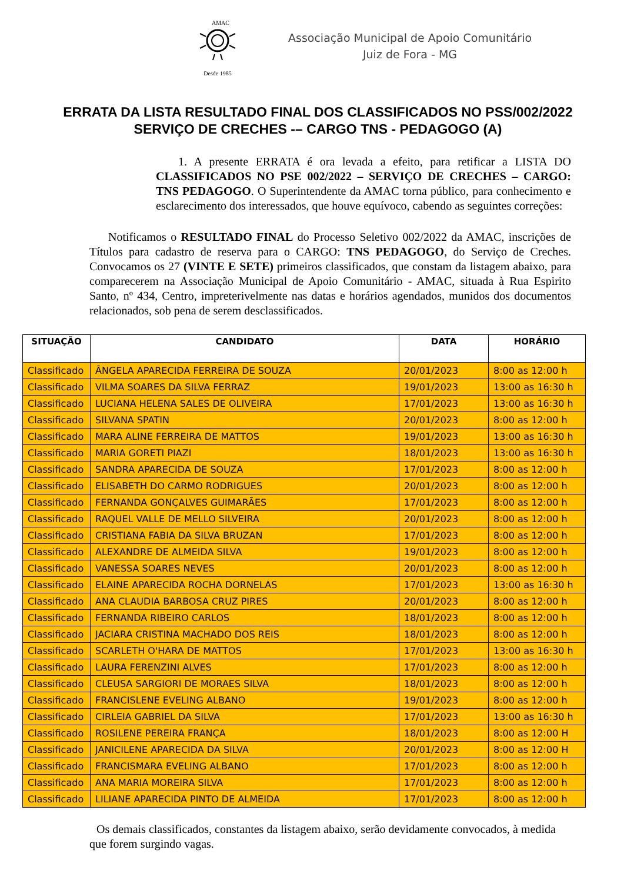AMAC
Desde 1985
Associação Municipal de Apoio Comunitário
Juiz de Fora - MG
ERRATA DA LISTA RESULTADO FINAL DOS CLASSIFICADOS NO PSS/002/2022
SERVIÇO DE CRECHES -– CARGO TNS - PEDAGOGO (A)
1. A presente ERRATA é ora levada a efeito, para retificar a LISTA DO CLASSIFICADOS NO PSE 002/2022 – SERVIÇO DE CRECHES – CARGO: TNS PEDAGOGO. O Superintendente da AMAC torna público, para conhecimento e esclarecimento dos interessados, que houve equívoco, cabendo as seguintes correções:
Notificamos o RESULTADO FINAL do Processo Seletivo 002/2022 da AMAC, inscrições de Títulos para cadastro de reserva para o CARGO: TNS PEDAGOGO, do Serviço de Creches. Convocamos os 27 (VINTE E SETE) primeiros classificados, que constam da listagem abaixo, para comparecerem na Associação Municipal de Apoio Comunitário - AMAC, situada à Rua Espirito Santo, nº 434, Centro, impreterivelmente nas datas e horários agendados, munidos dos documentos relacionados, sob pena de serem desclassificados.
| SITUAÇÃO | CANDIDATO | DATA | HORÁRIO |
| --- | --- | --- | --- |
| Classificado | ÂNGELA APARECIDA FERREIRA DE SOUZA | 20/01/2023 | 8:00 as 12:00 h |
| Classificado | VILMA SOARES DA SILVA FERRAZ | 19/01/2023 | 13:00 as 16:30 h |
| Classificado | LUCIANA HELENA SALES DE OLIVEIRA | 17/01/2023 | 13:00 as 16:30 h |
| Classificado | SILVANA SPATIN | 20/01/2023 | 8:00 as 12:00 h |
| Classificado | MARA ALINE FERREIRA DE MATTOS | 19/01/2023 | 13:00 as 16:30 h |
| Classificado | MARIA GORETI PIAZI | 18/01/2023 | 13:00 as 16:30 h |
| Classificado | SANDRA APARECIDA DE SOUZA | 17/01/2023 | 8:00 as 12:00 h |
| Classificado | ELISABETH DO CARMO RODRIGUES | 20/01/2023 | 8:00 as 12:00 h |
| Classificado | FERNANDA GONÇALVES GUIMARÃES | 17/01/2023 | 8:00 as 12:00 h |
| Classificado | RAQUEL VALLE DE MELLO SILVEIRA | 20/01/2023 | 8:00 as 12:00 h |
| Classificado | CRISTIANA FABIA DA SILVA BRUZAN | 17/01/2023 | 8:00 as 12:00 h |
| Classificado | ALEXANDRE DE ALMEIDA SILVA | 19/01/2023 | 8:00 as 12:00 h |
| Classificado | VANESSA SOARES NEVES | 20/01/2023 | 8:00 as 12:00 h |
| Classificado | ELAINE APARECIDA ROCHA DORNELAS | 17/01/2023 | 13:00 as 16:30 h |
| Classificado | ANA CLAUDIA BARBOSA CRUZ PIRES | 20/01/2023 | 8:00 as 12:00 h |
| Classificado | FERNANDA RIBEIRO CARLOS | 18/01/2023 | 8:00 as 12:00 h |
| Classificado | JACIARA CRISTINA MACHADO DOS REIS | 18/01/2023 | 8:00 as 12:00 h |
| Classificado | SCARLETH O'HARA DE MATTOS | 17/01/2023 | 13:00 as 16:30 h |
| Classificado | LAURA FERENZINI ALVES | 17/01/2023 | 8:00 as 12:00 h |
| Classificado | CLEUSA SARGIORI DE MORAES SILVA | 18/01/2023 | 8:00 as 12:00 h |
| Classificado | FRANCISLENE EVELING ALBANO | 19/01/2023 | 8:00 as 12:00 h |
| Classificado | CIRLEIA GABRIEL DA SILVA | 17/01/2023 | 13:00 as 16:30 h |
| Classificado | ROSILENE PEREIRA FRANÇA | 18/01/2023 | 8:00 as 12:00 H |
| Classificado | JANICILENE APARECIDA DA SILVA | 20/01/2023 | 8:00 as 12:00 H |
| Classificado | FRANCISMARA EVELING ALBANO | 17/01/2023 | 8:00 as 12:00 h |
| Classificado | ANA MARIA MOREIRA SILVA | 17/01/2023 | 8:00 as 12:00 h |
| Classificado | LILIANE APARECIDA PINTO DE ALMEIDA | 17/01/2023 | 8:00 as 12:00 h |
Os demais classificados, constantes da listagem abaixo, serão devidamente convocados, à medida que forem surgindo vagas.